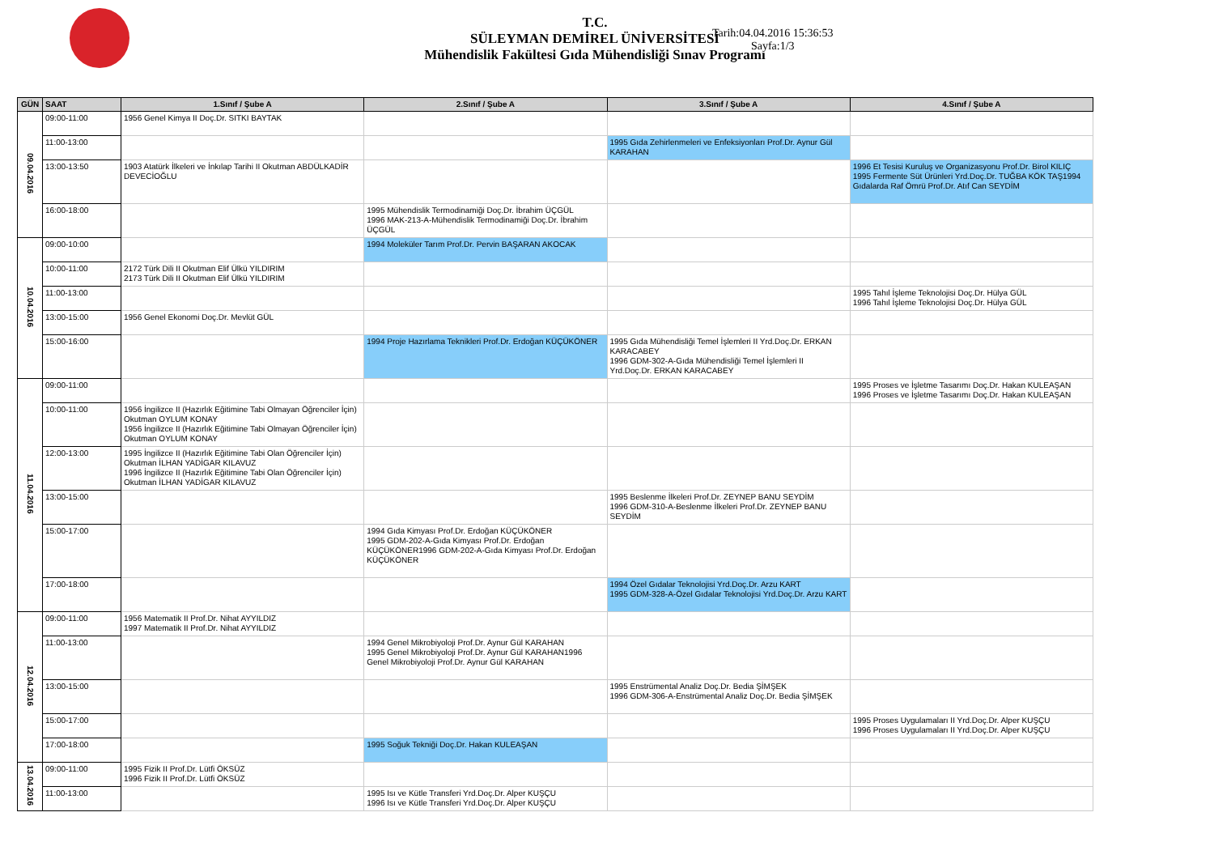T.C.
SÜLEYMAN DEMİREL ÜNİVERSİTESİ
Mühendislik Fakültesi Gıda Mühendisliği Sınav Programı
Tarih:04.04.2016 15:36:53
Sayfa:1/3
| GÜN | SAAT | 1.Sınıf / Şube A | 2.Sınıf / Şube A | 3.Sınıf / Şube A | 4.Sınıf / Şube A |
| --- | --- | --- | --- | --- | --- |
| 09.04.2016 | 09:00-11:00 | 1956 Genel Kimya II Doç.Dr. SITKI BAYTAK | | | |
| | 11:00-13:00 | | | 1995 Gıda Zehirlenmeleri ve Enfeksiyonları Prof.Dr. Aynur Gül KARAHAN | |
| | 13:00-13:50 | 1903 Atatürk İlkeleri ve İnkılap Tarihi II Okutman ABDÜLKADİR DEVECİOĞLU | | | 1996 Et Tesisi Kuruluş ve Organizasyonu Prof.Dr. Birol KILIÇ 1995 Fermente Süt Ürünleri Yrd.Doç.Dr. TUĞBA KÖK TAŞ1994 Gıdalarda Raf Ömrü Prof.Dr. Atıf Can SEYDİM |
| | 16:00-18:00 | | 1995 Mühendislik Termodinamiği Doç.Dr. İbrahim ÜÇGÜL 1996 MAK-213-A-Mühendislik Termodinamiği Doç.Dr. İbrahim ÜÇGÜL | | |
| 10.04.2016 | 09:00-10:00 | | 1994 Moleküler Tarım Prof.Dr. Pervin BAŞARAN AKOCAK | | |
| | 10:00-11:00 | 2172 Türk Dili II Okutman Elif Ülkü YILDIRIM 2173 Türk Dili II Okutman Elif Ülkü YILDIRIM | | | |
| | 11:00-13:00 | | | | 1995 Tahıl İşleme Teknolojisi Doç.Dr. Hülya GÜL 1996 Tahıl İşleme Teknolojisi Doç.Dr. Hülya GÜL |
| | 13:00-15:00 | 1956 Genel Ekonomi Doç.Dr. Mevlüt GÜL | | | |
| | 15:00-16:00 | | 1994 Proje Hazırlama Teknikleri Prof.Dr. Erdoğan KÜÇÜKÖNER | 1995 Gıda Mühendisliği Temel İşlemleri II Yrd.Doç.Dr. ERKAN KARACABEY 1996 GDM-302-A-Gıda Mühendisliği Temel İşlemleri II Yrd.Doç.Dr. ERKAN KARACABEY | |
| 11.04.2016 | 09:00-11:00 | | | | 1995 Proses ve İşletme Tasarımı Doç.Dr. Hakan KULEAŞAN 1996 Proses ve İşletme Tasarımı Doç.Dr. Hakan KULEAŞAN |
| | 10:00-11:00 | 1956 İngilizce II (Hazırlık Eğitimine Tabi Olmayan Öğrenciler İçin) Okutman OYLUM KONAY 1956 İngilizce II (Hazırlık Eğitimine Tabi Olmayan Öğrenciler İçin) Okutman OYLUM KONAY | | | |
| | 12:00-13:00 | 1995 İngilizce II (Hazırlık Eğitimine Tabi Olan Öğrenciler İçin) Okutman İLHAN YADİGAR KILAVUZ 1996 İngilizce II (Hazırlık Eğitimine Tabi Olan Öğrenciler İçin) Okutman İLHAN YADİGAR KILAVUZ | | | |
| | 13:00-15:00 | | | 1995 Beslenme İlkeleri Prof.Dr. ZEYNEP BANU SEYDİM 1996 GDM-310-A-Beslenme İlkeleri Prof.Dr. ZEYNEP BANU SEYDİM | |
| | 15:00-17:00 | | 1994 Gıda Kimyası Prof.Dr. Erdoğan KÜÇÜKÖNER 1995 GDM-202-A-Gıda Kimyası Prof.Dr. Erdoğan KÜÇÜKÖNER1996 GDM-202-A-Gıda Kimyası Prof.Dr. Erdoğan KÜÇÜKÖNER | | |
| | 17:00-18:00 | | | 1994 Özel Gıdalar Teknolojisi Yrd.Doç.Dr. Arzu KART 1995 GDM-328-A-Özel Gıdalar Teknolojisi Yrd.Doç.Dr. Arzu KART | |
| 12.04.2016 | 09:00-11:00 | 1956 Matematik II Prof.Dr. Nihat AYYILDIZ 1997 Matematik II Prof.Dr. Nihat AYYILDIZ | | | |
| | 11:00-13:00 | | 1994 Genel Mikrobiyoloji Prof.Dr. Aynur Gül KARAHAN 1995 Genel Mikrobiyoloji Prof.Dr. Aynur Gül KARAHAN1996 Genel Mikrobiyoloji Prof.Dr. Aynur Gül KARAHAN | | |
| | 13:00-15:00 | | | 1995 Enstrümental Analiz Doç.Dr. Bedia ŞİMŞEK 1996 GDM-306-A-Enstrümental Analiz Doç.Dr. Bedia ŞİMŞEK | |
| | 15:00-17:00 | | | | 1995 Proses Uygulamaları II Yrd.Doç.Dr. Alper KUŞÇU 1996 Proses Uygulamaları II Yrd.Doç.Dr. Alper KUŞÇU |
| | 17:00-18:00 | | 1995 Soğuk Tekniği Doç.Dr. Hakan KULEAŞAN | | |
| 13.04.2016 | 09:00-11:00 | 1995 Fizik II Prof.Dr. Lütfi ÖKSÜZ 1996 Fizik II Prof.Dr. Lütfi ÖKSÜZ | | | |
| | 11:00-13:00 | | 1995 Isı ve Kütle Transferi Yrd.Doç.Dr. Alper KUŞÇU 1996 Isı ve Kütle Transferi Yrd.Doç.Dr. Alper KUŞÇU | | |